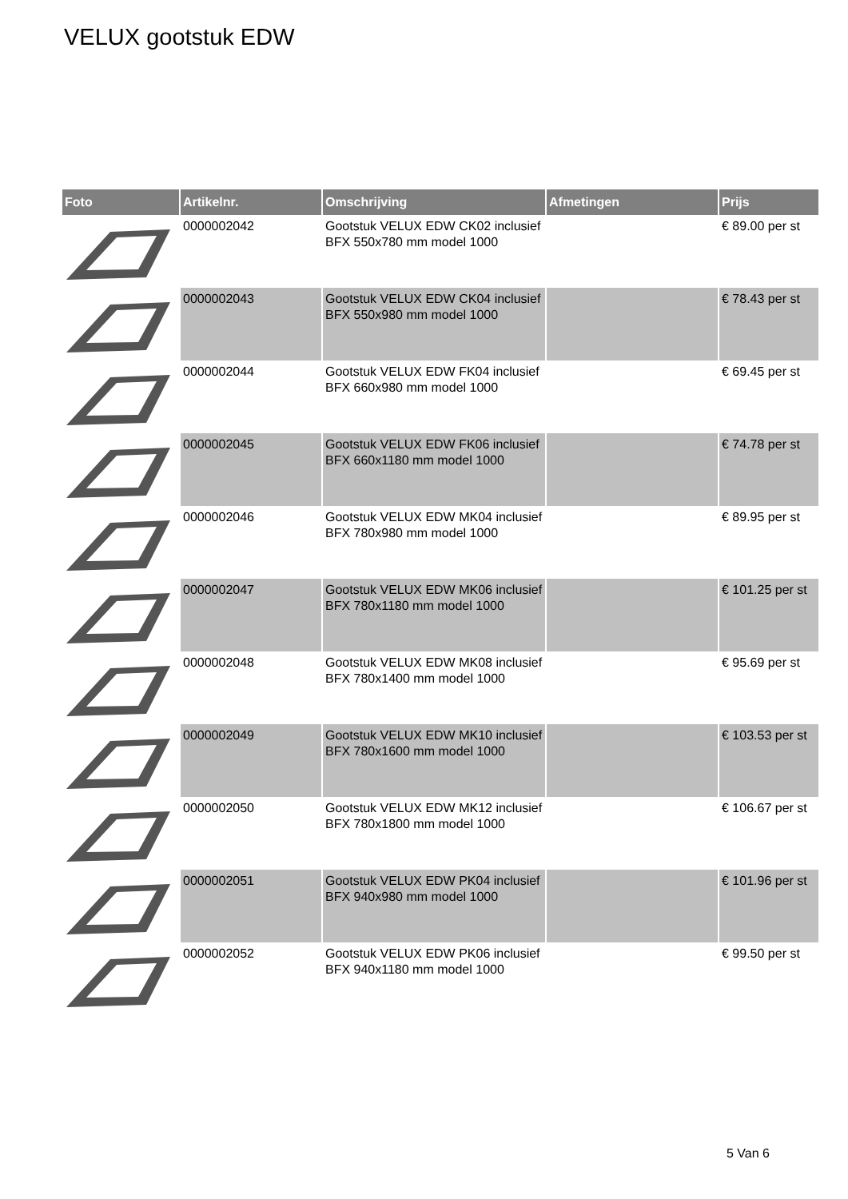VELUX gootstuk EDW
| Foto | Artikelnr. | Omschrijving | Afmetingen | Prijs |
| --- | --- | --- | --- | --- |
| | 0000002042 | Gootstuk VELUX EDW CK02 inclusief BFX 550x780 mm model 1000 | | € 89.00 per st |
| | 0000002043 | Gootstuk VELUX EDW CK04 inclusief BFX 550x980 mm model 1000 | | € 78.43 per st |
| | 0000002044 | Gootstuk VELUX EDW FK04 inclusief BFX 660x980 mm model 1000 | | € 69.45 per st |
| | 0000002045 | Gootstuk VELUX EDW FK06 inclusief BFX 660x1180 mm model 1000 | | € 74.78 per st |
| | 0000002046 | Gootstuk VELUX EDW MK04 inclusief BFX 780x980 mm model 1000 | | € 89.95 per st |
| | 0000002047 | Gootstuk VELUX EDW MK06 inclusief BFX 780x1180 mm model 1000 | | € 101.25 per st |
| | 0000002048 | Gootstuk VELUX EDW MK08 inclusief BFX 780x1400 mm model 1000 | | € 95.69 per st |
| | 0000002049 | Gootstuk VELUX EDW MK10 inclusief BFX 780x1600 mm model 1000 | | € 103.53 per st |
| | 0000002050 | Gootstuk VELUX EDW MK12 inclusief BFX 780x1800 mm model 1000 | | € 106.67 per st |
| | 0000002051 | Gootstuk VELUX EDW PK04 inclusief BFX 940x980 mm model 1000 | | € 101.96 per st |
| | 0000002052 | Gootstuk VELUX EDW PK06 inclusief BFX 940x1180 mm model 1000 | | € 99.50 per st |
5 Van 6